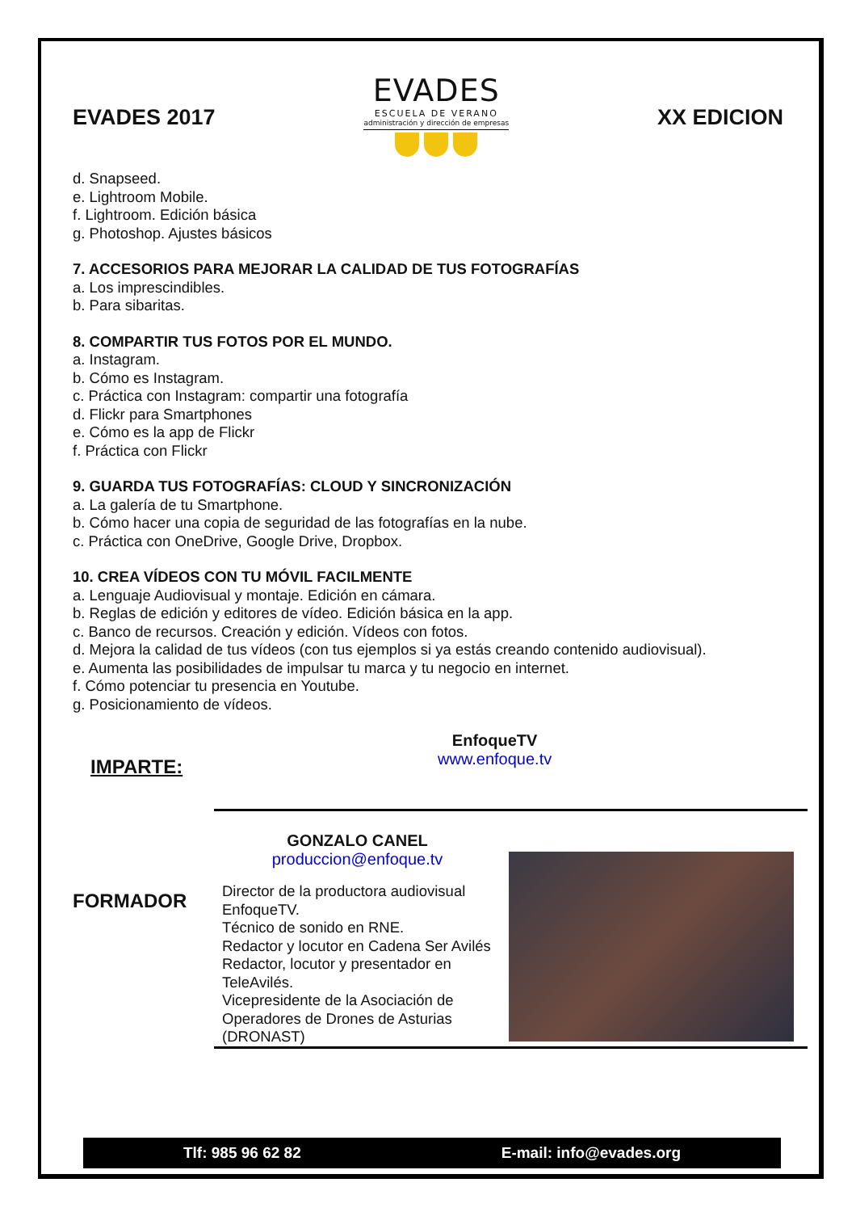EVADES 2017
EVADES
ESCUELA DE VERANO
administración y dirección de empresas
XX EDICION
d. Snapseed.
e. Lightroom Mobile.
f. Lightroom. Edición básica
g. Photoshop. Ajustes básicos
7. ACCESORIOS PARA MEJORAR LA CALIDAD DE TUS FOTOGRAFÍAS
a. Los imprescindibles.
b. Para sibaritas.
8. COMPARTIR TUS FOTOS POR EL MUNDO.
a. Instagram.
b. Cómo es Instagram.
c. Práctica con Instagram: compartir una fotografía
d. Flickr para Smartphones
e. Cómo es la app de Flickr
f. Práctica con Flickr
9. GUARDA TUS FOTOGRAFÍAS: CLOUD Y SINCRONIZACIÓN
a. La galería de tu Smartphone.
b. Cómo hacer una copia de seguridad de las fotografías en la nube.
c. Práctica con OneDrive, Google Drive, Dropbox.
10. CREA VÍDEOS CON TU MÓVIL FACILMENTE
a. Lenguaje Audiovisual y montaje. Edición en cámara.
b. Reglas de edición y editores de vídeo. Edición básica en la app.
c. Banco de recursos. Creación y edición. Vídeos con fotos.
d. Mejora la calidad de tus vídeos (con tus ejemplos si ya estás creando contenido audiovisual).
e. Aumenta las posibilidades de impulsar tu marca y tu negocio en internet.
f. Cómo potenciar tu presencia en Youtube.
g. Posicionamiento de vídeos.
IMPARTE:
EnfoqueTV
www.enfoque.tv
FORMADOR
GONZALO CANEL
produccion@enfoque.tv
Director de la productora audiovisual EnfoqueTV.
Técnico de sonido en RNE.
Redactor y locutor en Cadena Ser Avilés
Redactor, locutor y presentador en TeleAvilés.
Vicepresidente de la Asociación de Operadores de Drones de Asturias (DRONAST)
Tlf: 985 96 62 82 E-mail: info@evades.org